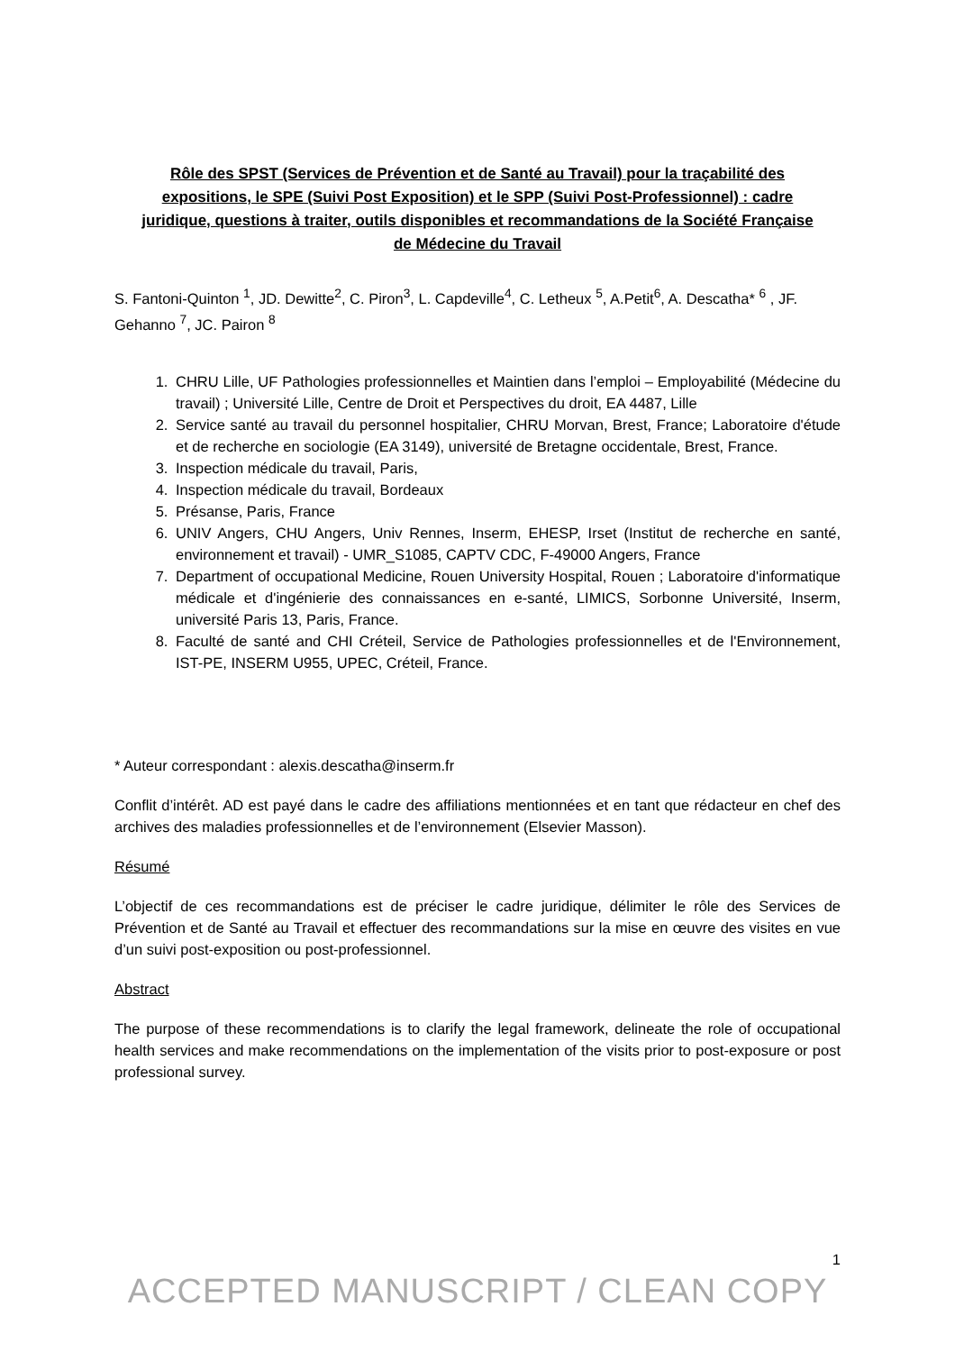Rôle des SPST (Services de Prévention et de Santé au Travail) pour la traçabilité des expositions, le SPE (Suivi Post Exposition) et le SPP (Suivi Post-Professionnel) : cadre juridique, questions à traiter, outils disponibles et recommandations de la Société Française de Médecine du Travail
S. Fantoni-Quinton <sup>1</sup>, JD. Dewitte<sup>2</sup>, C. Piron<sup>3</sup>, L. Capdeville<sup>4</sup>, C. Letheux <sup>5</sup>, A.Petit<sup>6</sup>, A. Descatha* <sup>6</sup> , JF. Gehanno <sup>7</sup>, JC. Pairon <sup>8</sup>
1. CHRU Lille, UF Pathologies professionnelles et Maintien dans l’emploi – Employabilité (Médecine du travail) ; Université Lille, Centre de Droit et Perspectives du droit, EA 4487, Lille
2. Service santé au travail du personnel hospitalier, CHRU Morvan, Brest, France; Laboratoire d'étude et de recherche en sociologie (EA 3149), université de Bretagne occidentale, Brest, France.
3. Inspection médicale du travail, Paris,
4. Inspection médicale du travail, Bordeaux
5. Présanse, Paris, France
6. UNIV Angers, CHU Angers, Univ Rennes, Inserm, EHESP, Irset (Institut de recherche en santé, environnement et travail) - UMR_S1085, CAPTV CDC, F-49000 Angers, France
7. Department of occupational Medicine, Rouen University Hospital, Rouen ; Laboratoire d'informatique médicale et d'ingénierie des connaissances en e-santé, LIMICS, Sorbonne Université, Inserm, université Paris 13, Paris, France.
8. Faculté de santé and CHI Créteil, Service de Pathologies professionnelles et de l'Environnement, IST-PE, INSERM U955, UPEC, Créteil, France.
* Auteur correspondant : alexis.descatha@inserm.fr
Conflit d’intérêt. AD est payé dans le cadre des affiliations mentionnées et en tant que rédacteur en chef des archives des maladies professionnelles et de l’environnement (Elsevier Masson).
Résumé
L’objectif de ces recommandations est de préciser le cadre juridique, délimiter le rôle des Services de Prévention et de Santé au Travail et effectuer des recommandations sur la mise en œuvre des visites en vue d’un suivi post-exposition ou post-professionnel.
Abstract
The purpose of these recommendations is to clarify the legal framework, delineate the role of occupational health services and make recommendations on the implementation of the visits prior to post-exposure or post professional survey.
1
ACCEPTED MANUSCRIPT / CLEAN COPY